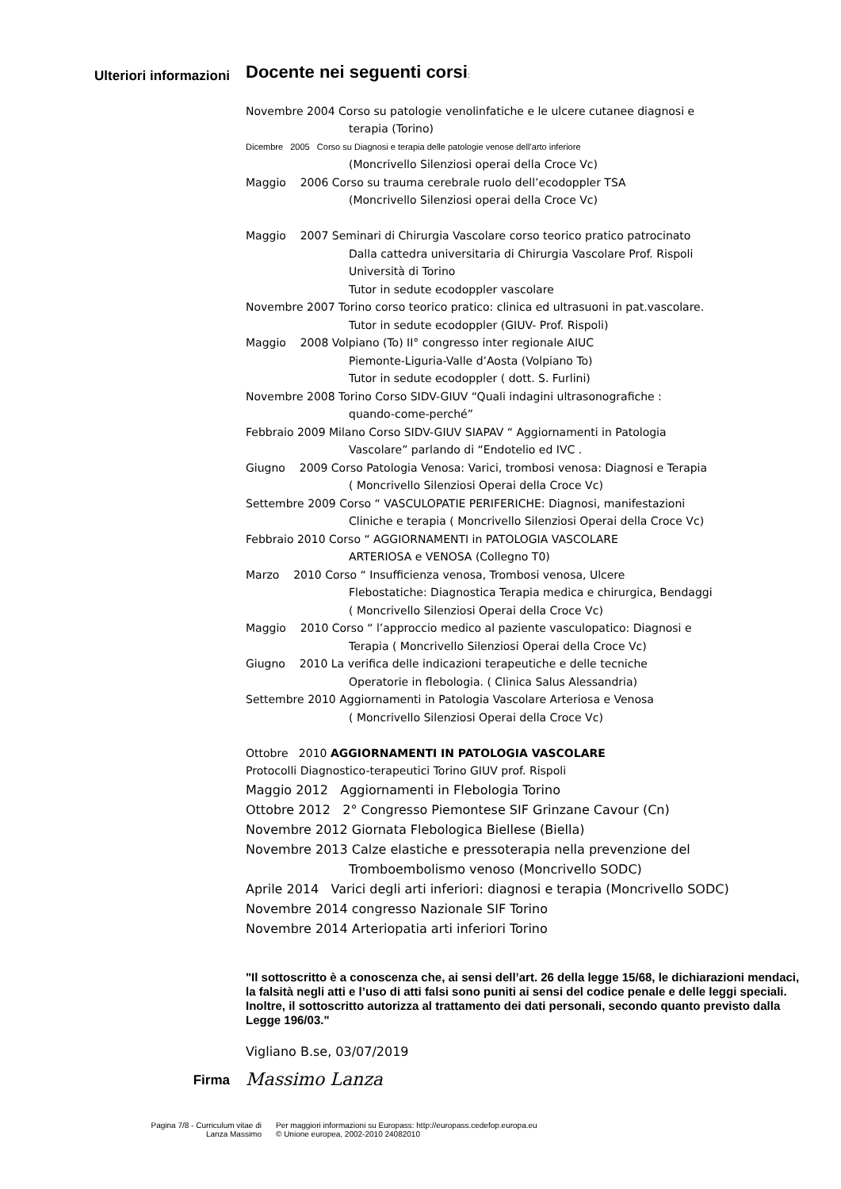Ulteriori informazioni
Docente nei seguenti corsi:
Novembre 2004 Corso su patologie venolinfatiche e le ulcere cutanee diagnosi e
terapia (Torino)
Dicembre 2005 Corso su Diagnosi e terapia delle patologie venose dell’arto inferiore
(Moncrivello Silenziosi operai della Croce Vc)
Maggio 2006 Corso su trauma cerebrale ruolo dell’ecodoppler TSA
(Moncrivello Silenziosi operai della Croce Vc)
Maggio 2007 Seminari di Chirurgia Vascolare corso teorico pratico patrocinato
Dalla cattedra universitaria di Chirurgia Vascolare Prof. Rispoli
Università di Torino
Tutor in sedute ecodoppler vascolare
Novembre 2007 Torino corso teorico pratico: clinica ed ultrasuoni in pat.vascolare.
Tutor in sedute ecodoppler (GIUV- Prof. Rispoli)
Maggio 2008 Volpiano (To) II° congresso inter regionale AIUC
Piemonte-Liguria-Valle d’Aosta (Volpiano To)
Tutor in sedute ecodoppler ( dott. S. Furlini)
Novembre 2008 Torino Corso SIDV-GIUV “Quali indagini ultrasonografiche :
quando-come-perché”
Febbraio 2009 Milano Corso SIDV-GIUV SIAPAV “ Aggiornamenti in Patologia
Vascolare” parlando di “Endotelio ed IVC .
Giugno 2009 Corso Patologia Venosa: Varici, trombosi venosa: Diagnosi e Terapia
( Moncrivello Silenziosi Operai della Croce Vc)
Settembre 2009 Corso “ VASCULOPATIE PERIFERICHE: Diagnosi, manifestazioni
Cliniche e terapia ( Moncrivello Silenziosi Operai della Croce Vc)
Febbraio 2010 Corso “ AGGIORNAMENTI in PATOLOGIA VASCOLARE
ARTERIOSA e VENOSA (Collegno T0)
Marzo 2010 Corso “ Insufficienza venosa, Trombosi venosa, Ulcere
Flebostatiche: Diagnostica Terapia medica e chirurgica, Bendaggi
( Moncrivello Silenziosi Operai della Croce Vc)
Maggio 2010 Corso “ l’approccio medico al paziente vasculopatico: Diagnosi e
Terapia ( Moncrivello Silenziosi Operai della Croce Vc)
Giugno 2010 La verifica delle indicazioni terapeutiche e delle tecniche
Operatorie in flebologia. ( Clinica Salus Alessandria)
Settembre 2010 Aggiornamenti in Patologia Vascolare Arteriosa e Venosa
( Moncrivello Silenziosi Operai della Croce Vc)
Ottobre 2010 AGGIORNAMENTI IN PATOLOGIA VASCOLARE
Protocolli Diagnostico-terapeutici Torino GIUV prof. Rispoli
Maggio 2012 Aggiornamenti in Flebologia Torino
Ottobre 2012 2° Congresso Piemontese SIF Grinzane Cavour (Cn)
Novembre 2012 Giornata Flebologica Biellese (Biella)
Novembre 2013 Calze elastiche e pressoterapia nella prevenzione del
Tromboembolismo venoso (Moncrivello SODC)
Aprile 2014 Varici degli arti inferiori: diagnosi e terapia (Moncrivello SODC)
Novembre 2014 congresso Nazionale SIF Torino
Novembre 2014 Arteriopatia arti inferiori Torino
"Il sottoscritto è a conoscenza che, ai sensi dell’art. 26 della legge 15/68, le dichiarazioni mendaci, la falsità negli atti e l’uso di atti falsi sono puniti ai sensi del codice penale e delle leggi speciali. Inoltre, il sottoscritto autorizza al trattamento dei dati personali, secondo quanto previsto dalla Legge 196/03."
Vigliano B.se, 03/07/2019
Firma
Massimo Lanza
Pagina 7/8 - Curriculum vitae di
Lanza Massimo
Per maggiori informazioni su Europass: http://europass.cedefop.europa.eu
© Unione europea, 2002-2010 24082010